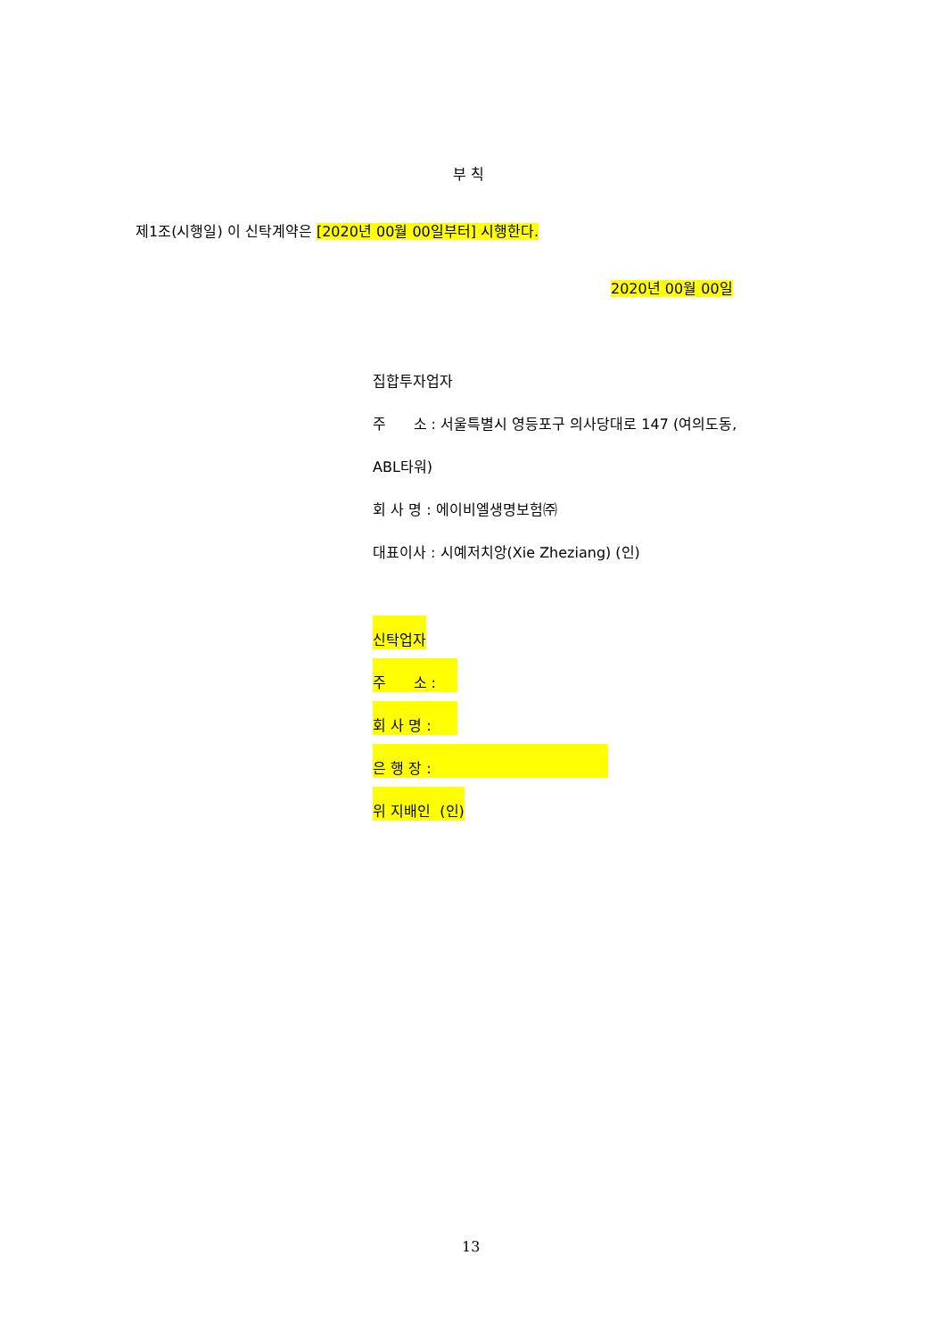부 칙
제1조(시행일) 이 신탁계약은 [2020년 00월 00일부터] 시행한다.
2020년 00월 00일
집합투자업자
주 소 : 서울특별시 영등포구 의사당대로 147 (여의도동,
ABL타워)
회 사 명 : 에이비엘생명보험㈜
대표이사 : 시예저치앙(Xie Zheziang) (인)
신탁업자
주 소 :
회 사 명 :
은 행 장 :
위 지배인 (인)
13